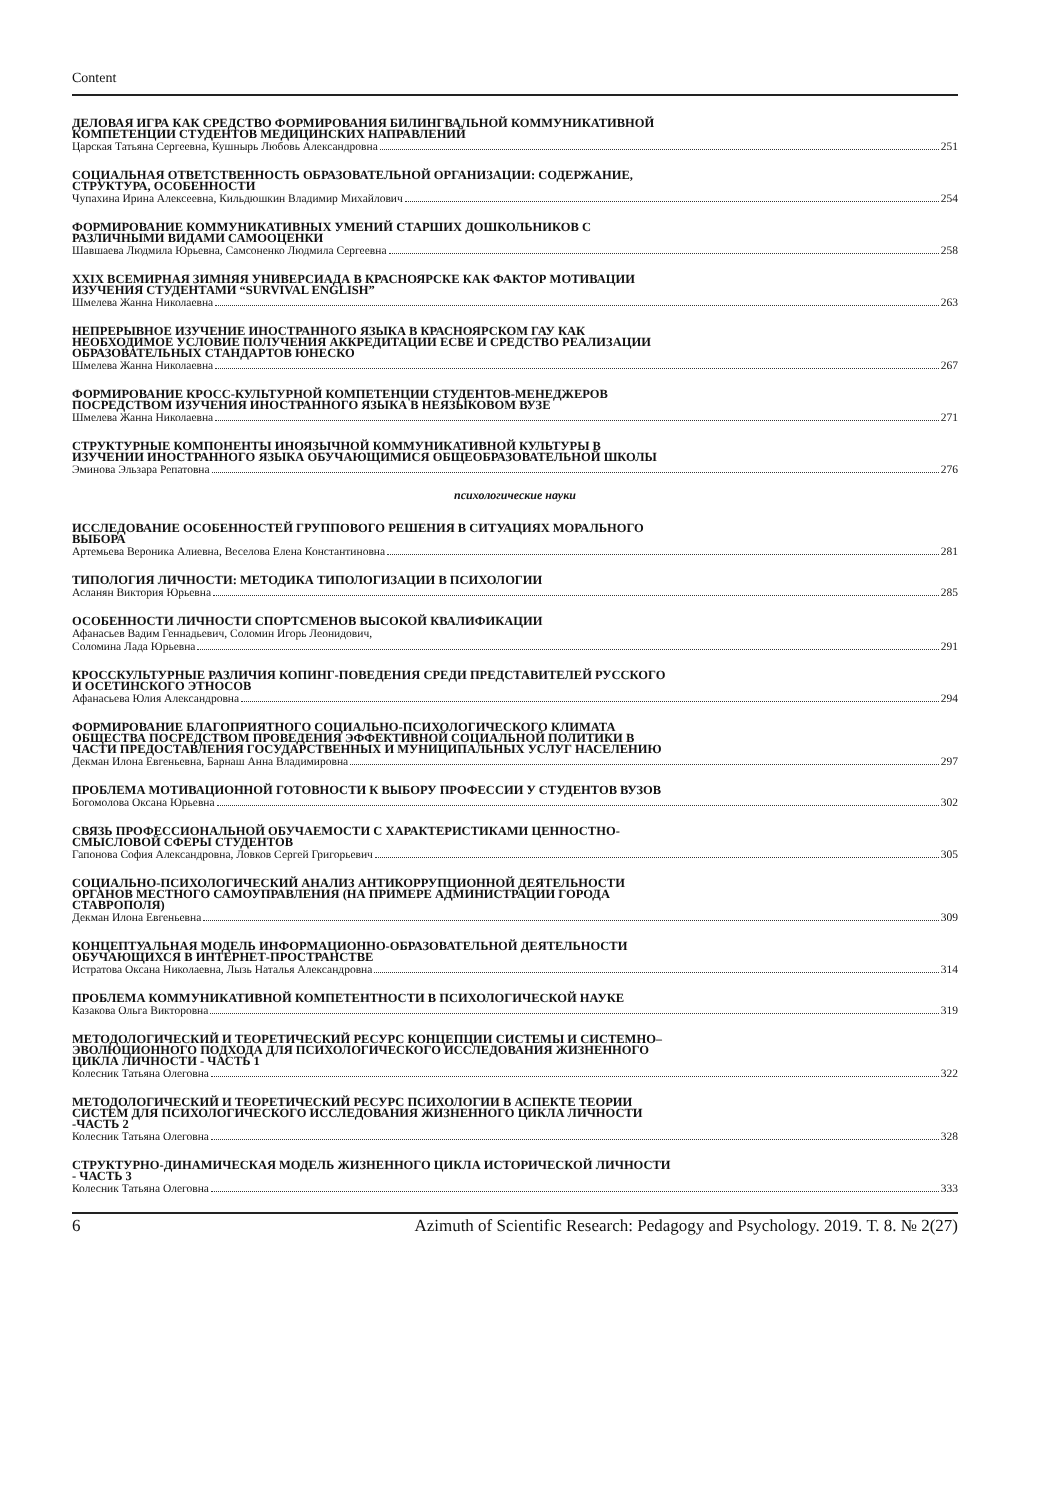Content
ДЕЛОВАЯ ИГРА КАК СРЕДСТВО ФОРМИРОВАНИЯ БИЛИНГВАЛЬНОЙ КОММУНИКАТИВНОЙ КОМПЕТЕНЦИИ СТУДЕНТОВ МЕДИЦИНСКИХ НАПРАВЛЕНИЙ
Царская Татьяна Сергеевна, Кушнырь Любовь Александровна 251
СОЦИАЛЬНАЯ ОТВЕТСТВЕННОСТЬ ОБРАЗОВАТЕЛЬНОЙ ОРГАНИЗАЦИИ: СОДЕРЖАНИЕ, СТРУКТУРА, ОСОБЕННОСТИ
Чупахина Ирина Алексеевна, Кильдюшкин Владимир Михайлович 254
ФОРМИРОВАНИЕ КОММУНИКАТИВНЫХ УМЕНИЙ СТАРШИХ ДОШКОЛЬНИКОВ С РАЗЛИЧНЫМИ ВИДАМИ САМООЦЕНКИ
Шавшаева Людмила Юрьевна, Самсоненко Людмила Сергеевна 258
XXIX ВСЕМИРНАЯ ЗИМНЯЯ УНИВЕРСИАДА В КРАСНОЯРСКЕ КАК ФАКТОР МОТИВАЦИИ ИЗУЧЕНИЯ СТУДЕНТАМИ “SURVIVAL ENGLISH”
Шмелева Жанна Николаевна 263
НЕПРЕРЫВНОЕ ИЗУЧЕНИЕ ИНОСТРАННОГО ЯЗЫКА В КРАСНОЯРСКОМ ГАУ КАК НЕОБХОДИМОЕ УСЛОВИЕ ПОЛУЧЕНИЯ АККРЕДИТАЦИИ ECBE И СРЕДСТВО РЕАЛИЗАЦИИ ОБРАЗОВАТЕЛЬНЫХ СТАНДАРТОВ ЮНЕСКО
Шмелева Жанна Николаевна 267
ФОРМИРОВАНИЕ КРОСС-КУЛЬТУРНОЙ КОМПЕТЕНЦИИ СТУДЕНТОВ-МЕНЕДЖЕРОВ ПОСРЕДСТВОМ ИЗУЧЕНИЯ ИНОСТРАННОГО ЯЗЫКА В НЕЯЗЫКОВОМ ВУЗЕ
Шмелева Жанна Николаевна 271
СТРУКТУРНЫЕ КОМПОНЕНТЫ ИНОЯЗЫЧНОЙ КОММУНИКАТИВНОЙ КУЛЬТУРЫ В ИЗУЧЕНИИ ИНОСТРАННОГО ЯЗЫКА ОБУЧАЮЩИМИСЯ ОБЩЕОБРАЗОВАТЕЛЬНОЙ ШКОЛЫ
Эминова Эльзара Репатовна 276
психологические науки
ИССЛЕДОВАНИЕ ОСОБЕННОСТЕЙ ГРУППОВОГО РЕШЕНИЯ В СИТУАЦИЯХ МОРАЛЬНОГО ВЫБОРА
Артемьева Вероника Алиевна, Веселова Елена Константиновна 281
ТИПОЛОГИЯ ЛИЧНОСТИ: МЕТОДИКА ТИПОЛОГИЗАЦИИ В ПСИХОЛОГИИ
Асланян Виктория Юрьевна 285
ОСОБЕННОСТИ ЛИЧНОСТИ СПОРТСМЕНОВ ВЫСОКОЙ КВАЛИФИКАЦИИ
Афанасьев Вадим Геннадьевич, Соломин Игорь Леонидович,
Соломина Лада Юрьевна 291
КРОССКУЛЬТУРНЫЕ РАЗЛИЧИЯ КОПИНГ-ПОВЕДЕНИЯ СРЕДИ ПРЕДСТАВИТЕЛЕЙ РУССКОГО И ОСЕТИНСКОГО ЭТНОСОВ
Афанасьева Юлия Александровна 294
ФОРМИРОВАНИЕ БЛАГОПРИЯТНОГО СОЦИАЛЬНО-ПСИХОЛОГИЧЕСКОГО КЛИМАТА ОБЩЕСТВА ПОСРЕДСТВОМ ПРОВЕДЕНИЯ ЭФФЕКТИВНОЙ СОЦИАЛЬНОЙ ПОЛИТИКИ В ЧАСТИ ПРЕДОСТАВЛЕНИЯ ГОСУДАРСТВЕННЫХ И МУНИЦИПАЛЬНЫХ УСЛУГ НАСЕЛЕНИЮ
Декман Илона Евгеньевна, Барнаш Анна Владимировна 297
ПРОБЛЕМА МОТИВАЦИОННОЙ ГОТОВНОСТИ К ВЫБОРУ ПРОФЕССИИ У СТУДЕНТОВ ВУЗОВ
Богомолова Оксана Юрьевна 302
СВЯЗЬ ПРОФЕССИОНАЛЬНОЙ ОБУЧАЕМОСТИ С ХАРАКТЕРИСТИКАМИ ЦЕННОСТНО-СМЫСЛОВОЙ СФЕРЫ СТУДЕНТОВ
Гапонова София Александровна, Ловков Сергей Григорьевич 305
СОЦИАЛЬНО-ПСИХОЛОГИЧЕСКИЙ АНАЛИЗ АНТИКОРРУПЦИОННОЙ ДЕЯТЕЛЬНОСТИ ОРГАНОВ МЕСТНОГО САМОУПРАВЛЕНИЯ (НА ПРИМЕРЕ АДМИНИСТРАЦИИ ГОРОДА СТАВРОПОЛЯ)
Декман Илона Евгеньевна 309
КОНЦЕПТУАЛЬНАЯ МОДЕЛЬ ИНФОРМАЦИОННО-ОБРАЗОВАТЕЛЬНОЙ ДЕЯТЕЛЬНОСТИ ОБУЧАЮЩИХСЯ В ИНТЕРНЕТ-ПРОСТРАНСТВЕ
Истратова Оксана Николаевна, Лызь Наталья Александровна 314
ПРОБЛЕМА КОММУНИКАТИВНОЙ КОМПЕТЕНТНОСТИ В ПСИХОЛОГИЧЕСКОЙ НАУКЕ
Казакова Ольга Викторовна 319
МЕТОДОЛОГИЧЕСКИЙ И ТЕОРЕТИЧЕСКИЙ РЕСУРС КОНЦЕПЦИИ СИСТЕМЫ И СИСТЕМНО–ЭВОЛЮЦИОННОГО ПОДХОДА ДЛЯ ПСИХОЛОГИЧЕСКОГО ИССЛЕДОВАНИЯ ЖИЗНЕННОГО ЦИКЛА ЛИЧНОСТИ - ЧАСТЬ 1
Колесник Татьяна Олеговна 322
МЕТОДОЛОГИЧЕСКИЙ И ТЕОРЕТИЧЕСКИЙ РЕСУРС ПСИХОЛОГИИ В АСПЕКТЕ ТЕОРИИ СИСТЕМ ДЛЯ ПСИХОЛОГИЧЕСКОГО ИССЛЕДОВАНИЯ ЖИЗНЕННОГО ЦИКЛА ЛИЧНОСТИ -ЧАСТЬ 2
Колесник Татьяна Олеговна 328
СТРУКТУРНО-ДИНАМИЧЕСКАЯ МОДЕЛЬ ЖИЗНЕННОГО ЦИКЛА ИСТОРИЧЕСКОЙ ЛИЧНОСТИ - ЧАСТЬ 3
Колесник Татьяна Олеговна 333
6 Azimuth of Scientific Research: Pedagogy and Psychology. 2019. Т. 8. № 2(27)